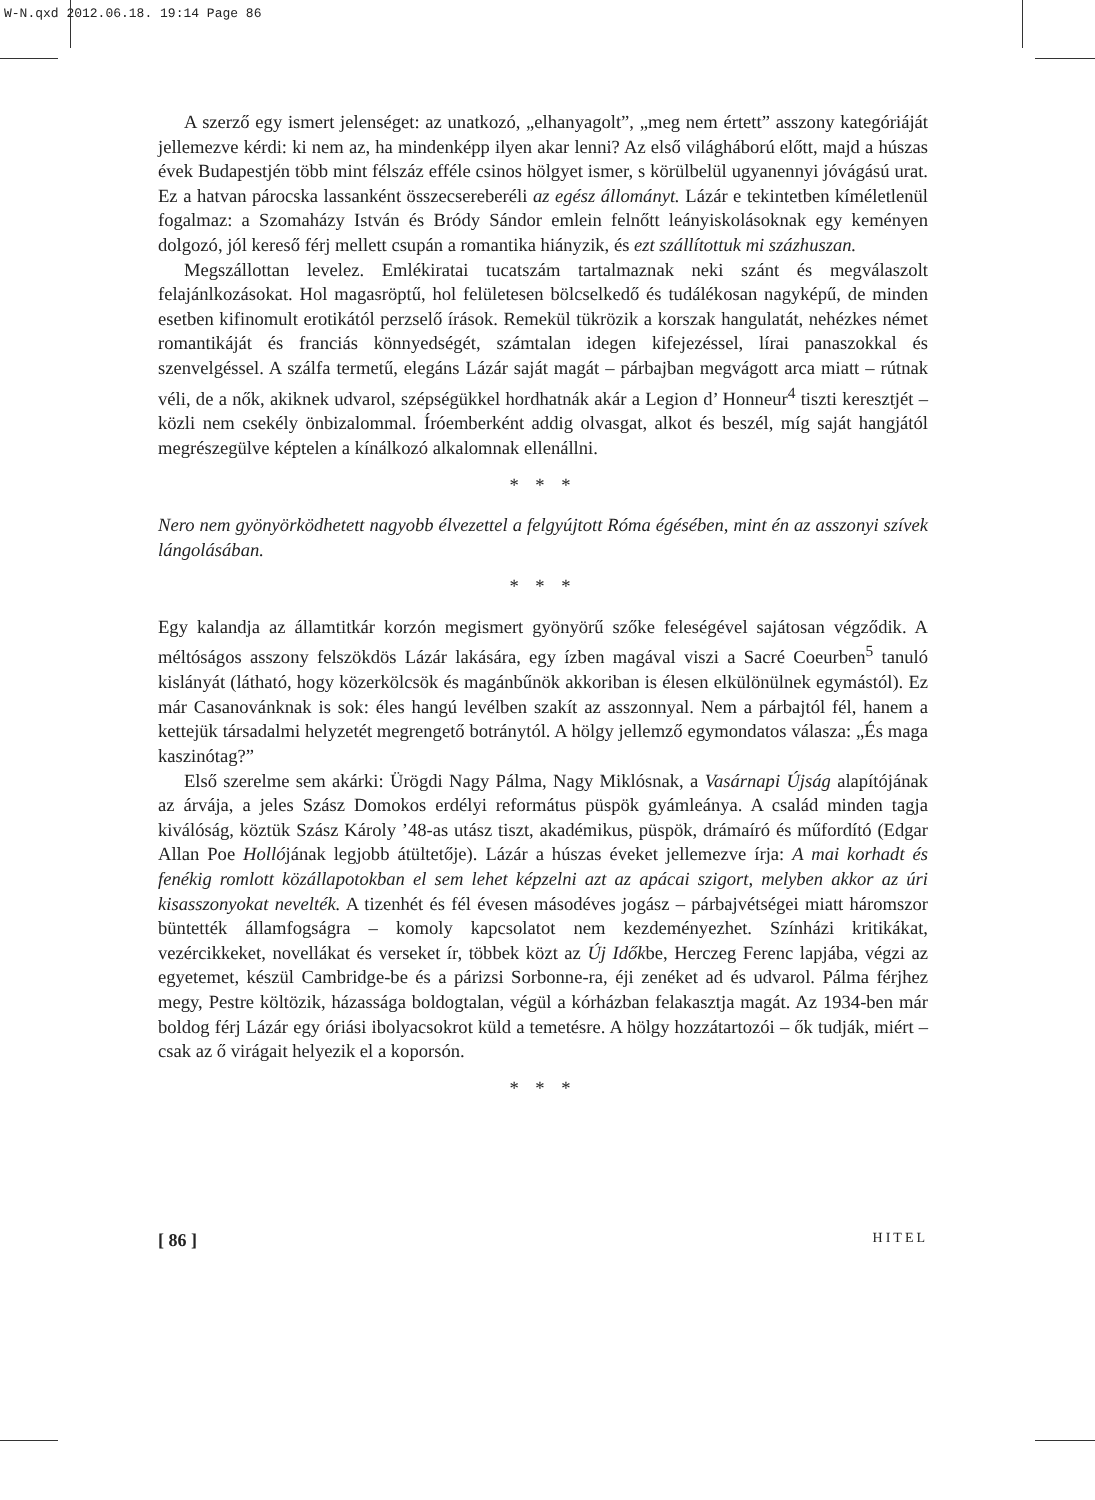W-N.qxd 2012.06.18. 19:14 Page 86
A szerző egy ismert jelenséget: az unatkozó, „elhanyagolt”, „meg nem értett” asszony kategóriáját jellemezve kérdi: ki nem az, ha mindenképp ilyen akar lenni? Az első világháború előtt, majd a húszas évek Budapestjén több mint félszáz efféle csinos hölgyet ismer, s körülbelül ugyanennyi jóvágású urat. Ez a hatvan párocska lassanként összecsereberéli az egész állományt. Lázár e tekintetben kíméletlenül fogalmaz: a Szomaházy István és Bródy Sándor emlein felnőtt leányiskolásoknak egy keményen dolgozó, jól kereső férj mellett csupán a romantika hiányzik, és ezt szállítottuk mi százhuszan.
Megszállottan levelez. Emlékiratai tucatszám tartalmaznak neki szánt és megválaszolt felajánlkozásokat. Hol magasröptű, hol felületesen bölcselkedő és tudálékosan nagyképű, de minden esetben kifinomult erotikától perzselő írások. Remekül tükrözik a korszak hangulatát, nehézkes német romantikáját és franciás könnyedségét, számtalan idegen kifejezéssel, lírai panaszokkal és szenvelgéssel. A szálfa termetű, elegáns Lázár saját magát – párbajban megvágott arca miatt – rútnak véli, de a nők, akiknek udvarol, szépségükkel hordhatnák akár a Legion d’ Honneur<sup>4</sup> tiszti keresztjét – közli nem csekély önbizalommal. Íróemberként addig olvasgat, alkot és beszél, míg saját hangjától megrészegülve képtelen a kínálkozó alkalomnak ellenállni.
* * *
Nero nem gyönyörködhetett nagyobb élvezettel a felgyújtott Róma égésében, mint én az asszonyi szívek lángolásában.
* * *
Egy kalandja az államtitkár korzón megismert gyönyörű szőke feleségével sajátosan végződik. A méltóságos asszony felszökdös Lázár lakására, egy ízben magával viszi a Sacré Coeurben<sup>5</sup> tanuló kislányát (látható, hogy közerkölcsök és magánbűnök akkoriban is élesen elkülönülnek egymástól). Ez már Casanovánknak is sok: éles hangú levélben szakít az asszonnyal. Nem a párbajtól fél, hanem a kettejük társadalmi helyzetét megrengető botránytól. A hölgy jellemző egymondatos válasza: „És maga kaszinótag?”
Első szerelme sem akárki: Ürögdi Nagy Pálma, Nagy Miklósnak, a Vasárnapi Újság alapítójának az árvája, a jeles Szász Domokos erdélyi református püspök gyámleánya. A család minden tagja kiválóság, köztük Szász Károly ’48-as utász tiszt, akadémikus, püspök, drámaíró és műfordító (Edgar Allan Poe Hollójának legjobb átültetője). Lázár a húszas éveket jellemezve írja: A mai korhadt és fenékig romlott közállapotokban el sem lehet képzelni azt az apácai szigort, melyben akkor az úri kisasszonyokat nevelték. A tizenhét és fél évesen másodéves jogász – párbajvétségei miatt háromszor büntették államfogságra – komoly kapcsolatot nem kezdeményezhet. Színházi kritikákat, vezércikkeket, novellákat és verseket ír, többek közt az Új Időkbe, Herczeg Ferenc lapjába, végzi az egyetemet, készül Cambridge-be és a párizsi Sorbonne-ra, éji zenéket ad és udvarol. Pálma férjhez megy, Pestre költözik, házassága boldogtalan, végül a kórházban felakasztja magát. Az 1934-ben már boldog férj Lázár egy óriási ibolyacsokrot küld a temetésre. A hölgy hozzátartozói – ők tudják, miért – csak az ő virágait helyezik el a koporsón.
* * *
[ 86 ] HITEL